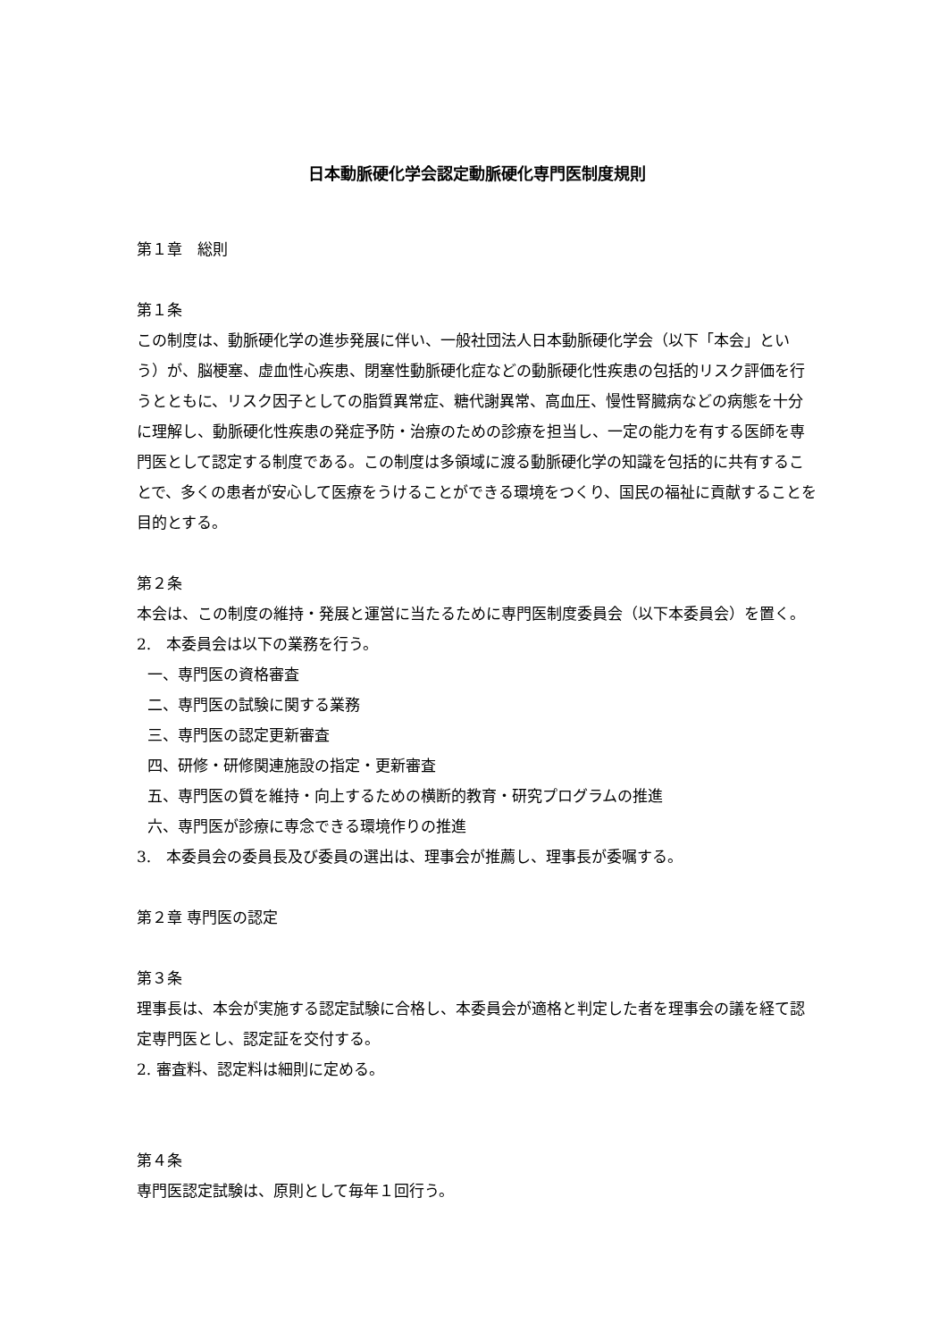日本動脈硬化学会認定動脈硬化専門医制度規則
第１章　総則
第１条
この制度は、動脈硬化学の進歩発展に伴い、一般社団法人日本動脈硬化学会（以下「本会」という）が、脳梗塞、虚血性心疾患、閉塞性動脈硬化症などの動脈硬化性疾患の包括的リスク評価を行うとともに、リスク因子としての脂質異常症、糖代謝異常、高血圧、慢性腎臓病などの病態を十分に理解し、動脈硬化性疾患の発症予防・治療のための診療を担当し、一定の能力を有する医師を専門医として認定する制度である。この制度は多領域に渡る動脈硬化学の知識を包括的に共有することで、多くの患者が安心して医療をうけることができる環境をつくり、国民の福祉に貢献することを目的とする。
第２条
本会は、この制度の維持・発展と運営に当たるために専門医制度委員会（以下本委員会）を置く。
2.　本委員会は以下の業務を行う。
一、専門医の資格審査
二、専門医の試験に関する業務
三、専門医の認定更新審査
四、研修・研修関連施設の指定・更新審査
五、専門医の質を維持・向上するための横断的教育・研究プログラムの推進
六、専門医が診療に専念できる環境作りの推進
3.　本委員会の委員長及び委員の選出は、理事会が推薦し、理事長が委嘱する。
第２章 専門医の認定
第３条
理事長は、本会が実施する認定試験に合格し、本委員会が適格と判定した者を理事会の議を経て認定専門医とし、認定証を交付する。
2. 審査料、認定料は細則に定める。
第４条
専門医認定試験は、原則として毎年１回行う。